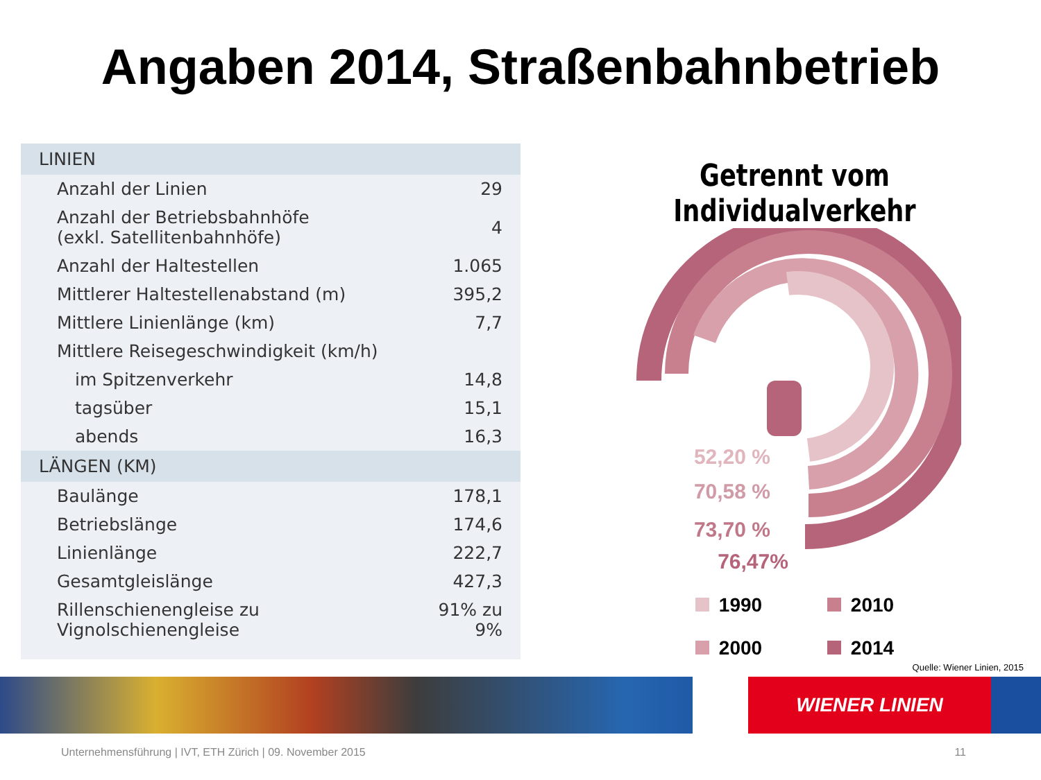Angaben 2014, Straßenbahnbetrieb
| LINIEN | |
| --- | --- |
| Anzahl der Linien | 29 |
| Anzahl der Betriebsbahnhöfe (exkl. Satellitenbahnhöfe) | 4 |
| Anzahl der Haltestellen | 1.065 |
| Mittlerer Haltestellenabstand (m) | 395,2 |
| Mittlere Linienlänge (km) | 7,7 |
| Mittlere Reisegeschwindigkeit (km/h) | |
| im Spitzenverkehr | 14,8 |
| tagsüber | 15,1 |
| abends | 16,3 |
| LÄNGEN (KM) | |
| Baulänge | 178,1 |
| Betriebslänge | 174,6 |
| Linienlänge | 222,7 |
| Gesamtgleislänge | 427,3 |
| Rillenschienengleise zu Vignolschienengleise | 91% zu 9% |
Getrennt vom Individualverkehr
52,20 %
70,58 %
73,70 %
76,47%
1990
2010
2000
2014
Quelle: Wiener Linien, 2015
WIENER LINIEN
Unternehmensführung | IVT, ETH Zürich | 09. November 2015
11